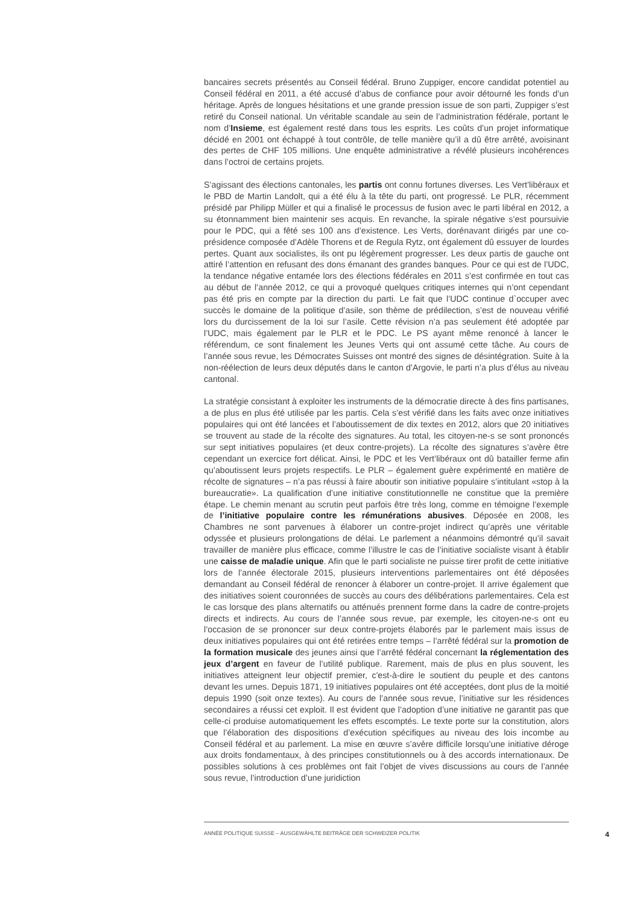bancaires secrets présentés au Conseil fédéral. Bruno Zuppiger, encore candidat potentiel au Conseil fédéral en 2011, a été accusé d’abus de confiance pour avoir détourné les fonds d’un héritage. Après de longues hésitations et une grande pression issue de son parti, Zuppiger s’est retiré du Conseil national. Un véritable scandale au sein de l’administration fédérale, portant le nom d’Insieme, est également resté dans tous les esprits. Les coûts d’un projet informatique décidé en 2001 ont échappé à tout contrôle, de telle manière qu’il a dû être arrêté, avoisinant des pertes de CHF 105 millions. Une enquête administrative a révélé plusieurs incohérences dans l’octroi de certains projets.
S’agissant des élections cantonales, les partis ont connu fortunes diverses. Les Vert’libéraux et le PBD de Martin Landolt, qui a été élu à la tête du parti, ont progressé. Le PLR, récemment présidé par Philipp Müller et qui a finalisé le processus de fusion avec le parti libéral en 2012, a su étonnamment bien maintenir ses acquis. En revanche, la spirale négative s’est poursuivie pour le PDC, qui a fêté ses 100 ans d’existence. Les Verts, dorénavant dirigés par une co-présidence composée d’Adèle Thorens et de Regula Rytz, ont également dû essuyer de lourdes pertes. Quant aux socialistes, ils ont pu légèrement progresser. Les deux partis de gauche ont attiré l’attention en refusant des dons émanant des grandes banques. Pour ce qui est de l’UDC, la tendance négative entamée lors des élections fédérales en 2011 s’est confirmée en tout cas au début de l’année 2012, ce qui a provoqué quelques critiques internes qui n’ont cependant pas été pris en compte par la direction du parti. Le fait que l’UDC continue d`occuper avec succès le domaine de la politique d’asile, son thème de prédilection, s’est de nouveau vérifié lors du durcissement de la loi sur l’asile. Cette révision n’a pas seulement été adoptée par l’UDC, mais également par le PLR et le PDC. Le PS ayant même renoncé à lancer le référendum, ce sont finalement les Jeunes Verts qui ont assumé cette tâche. Au cours de l’année sous revue, les Démocrates Suisses ont montré des signes de désintégration. Suite à la non-réélection de leurs deux députés dans le canton d’Argovie, le parti n’a plus d’élus au niveau cantonal.
La stratégie consistant à exploiter les instruments de la démocratie directe à des fins partisanes, a de plus en plus été utilisée par les partis. Cela s’est vérifié dans les faits avec onze initiatives populaires qui ont été lancées et l’aboutissement de dix textes en 2012, alors que 20 initiatives se trouvent au stade de la récolte des signatures. Au total, les citoyen-ne-s se sont prononcés sur sept initiatives populaires (et deux contre-projets). La récolte des signatures s’avère être cependant un exercice fort délicat. Ainsi, le PDC et les Vert’libéraux ont dû batailler ferme afin qu’aboutissent leurs projets respectifs. Le PLR – également guère expérimenté en matière de récolte de signatures – n’a pas réussi à faire aboutir son initiative populaire s’intitulant «stop à la bureaucratie». La qualification d’une initiative constitutionnelle ne constitue que la première étape. Le chemin menant au scrutin peut parfois être très long, comme en témoigne l’exemple de l’initiative populaire contre les rémunérations abusives. Déposée en 2008, les Chambres ne sont parvenues à élaborer un contre-projet indirect qu’après une véritable odyssée et plusieurs prolongations de délai. Le parlement a néanmoins démontré qu’il savait travailler de manière plus efficace, comme l’illustre le cas de l’initiative socialiste visant à établir une caisse de maladie unique. Afin que le parti socialiste ne puisse tirer profit de cette initiative lors de l’année électorale 2015, plusieurs interventions parlementaires ont été déposées demandant au Conseil fédéral de renoncer à élaborer un contre-projet. Il arrive également que des initiatives soient couronnées de succès au cours des délibérations parlementaires. Cela est le cas lorsque des plans alternatifs ou atténués prennent forme dans la cadre de contre-projets directs et indirects. Au cours de l’année sous revue, par exemple, les citoyen-ne-s ont eu l’occasion de se prononcer sur deux contre-projets élaborés par le parlement mais issus de deux initiatives populaires qui ont été retirées entre temps – l’arrêté fédéral sur la promotion de la formation musicale des jeunes ainsi que l’arrêté fédéral concernant la réglementation des jeux d’argent en faveur de l’utilité publique. Rarement, mais de plus en plus souvent, les initiatives atteignent leur objectif premier, c'est-à-dire le soutient du peuple et des cantons devant les urnes. Depuis 1871, 19 initiatives populaires ont été acceptées, dont plus de la moitié depuis 1990 (soit onze textes). Au cours de l’année sous revue, l’initiative sur les résidences secondaires a réussi cet exploit. Il est évident que l’adoption d’une initiative ne garantit pas que celle-ci produise automatiquement les effets escomptés. Le texte porte sur la constitution, alors que l’élaboration des dispositions d’exécution spécifiques au niveau des lois incombe au Conseil fédéral et au parlement. La mise en œuvre s’avère difficile lorsqu’une initiative déroge aux droits fondamentaux, à des principes constitutionnels ou à des accords internationaux. De possibles solutions à ces problèmes ont fait l’objet de vives discussions au cours de l’année sous revue, l’introduction d’une juridiction
ANNÉE POLITIQUE SUISSE – AUSGEWÄHLTE BEITRÄGE DER SCHWEIZER POLITIK 4